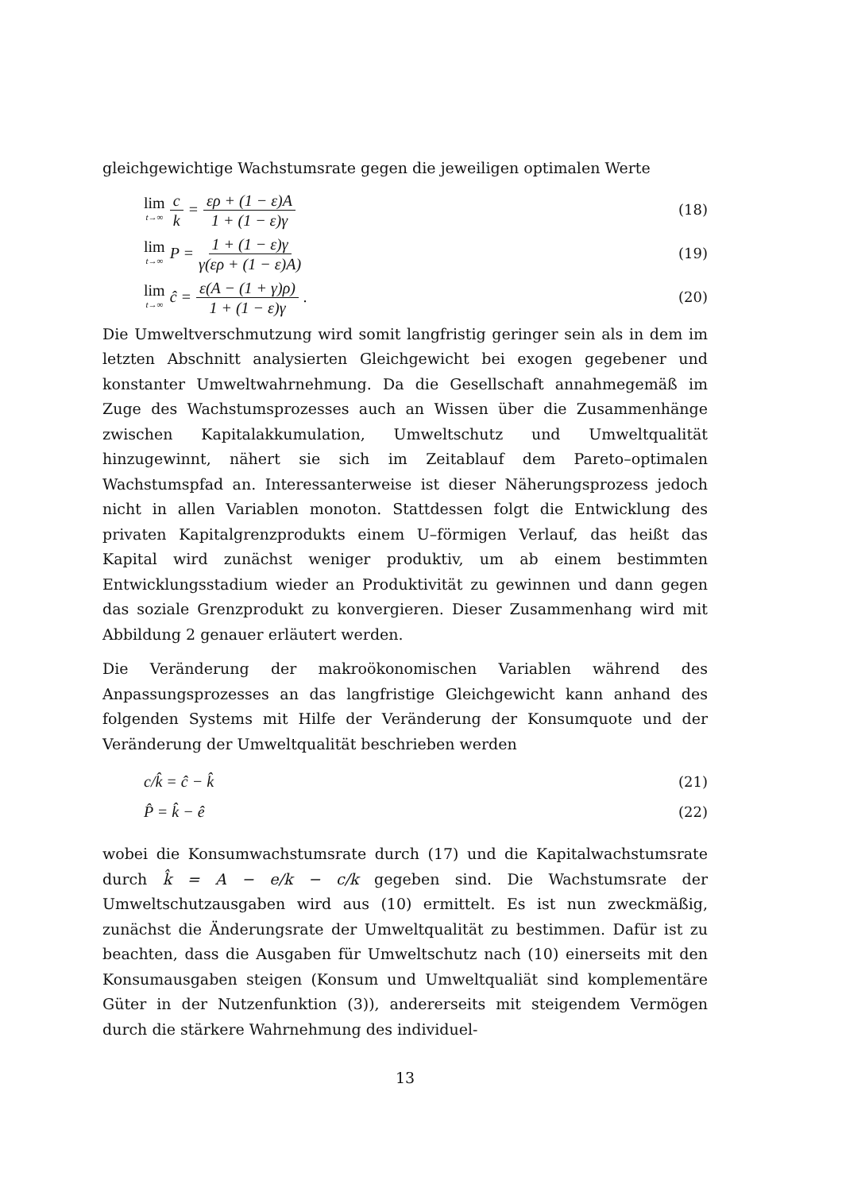gleichgewichtige Wachstumsrate gegen die jeweiligen optimalen Werte
lim t→∞ c k = ερ + (1 − ε)A 1 + (1 − ε)γ
(18)
lim t→∞ P = 1 + (1 − ε)γ γ(ερ + (1 − ε)A)
(19)
lim t→∞ ĉ = ε(A − (1 + γ)ρ) 1 + (1 − ε)γ.
(20)
Die Umweltverschmutzung wird somit langfristig geringer sein als in dem im letzten Abschnitt analysierten Gleichgewicht bei exogen gegebener und konstanter Umweltwahrnehmung. Da die Gesellschaft annahmegemäß im Zuge des Wachstumsprozesses auch an Wissen über die Zusammenhänge zwischen Kapitalakkumulation, Umweltschutz und Umweltqualität hinzugewinnt, nähert sie sich im Zeitablauf dem Pareto–optimalen Wachstumspfad an. Interessanterweise ist dieser Näherungsprozess jedoch nicht in allen Variablen monoton. Stattdessen folgt die Entwicklung des privaten Kapitalgrenzprodukts einem U–förmigen Verlauf, das heißt das Kapital wird zunächst weniger produktiv, um ab einem bestimmten Entwicklungsstadium wieder an Produktivität zu gewinnen und dann gegen das soziale Grenzprodukt zu konvergieren. Dieser Zusammenhang wird mit Abbildung 2 genauer erläutert werden.
Die Veränderung der makroökonomischen Variablen während des Anpassungsprozesses an das langfristige Gleichgewicht kann anhand des folgenden Systems mit Hilfe der Veränderung der Konsumquote und der Veränderung der Umweltqualität beschrieben werden
c/k̂ = ĉ − k̂ (21)
P̂ = k̂ − ê (22)
wobei die Konsumwachstumsrate durch (17) und die Kapitalwachstumsrate durch k̂ = A − e/k − c/k gegeben sind. Die Wachstumsrate der Umweltschutzausgaben wird aus (10) ermittelt. Es ist nun zweckmäßig, zunächst die Änderungsrate der Umweltqualität zu bestimmen. Dafür ist zu beachten, dass die Ausgaben für Umweltschutz nach (10) einerseits mit den Konsumausgaben steigen (Konsum und Umweltqualiät sind komplementäre Güter in der Nutzenfunktion (3)), andererseits mit steigendem Vermögen durch die stärkere Wahrnehmung des individuel-
13